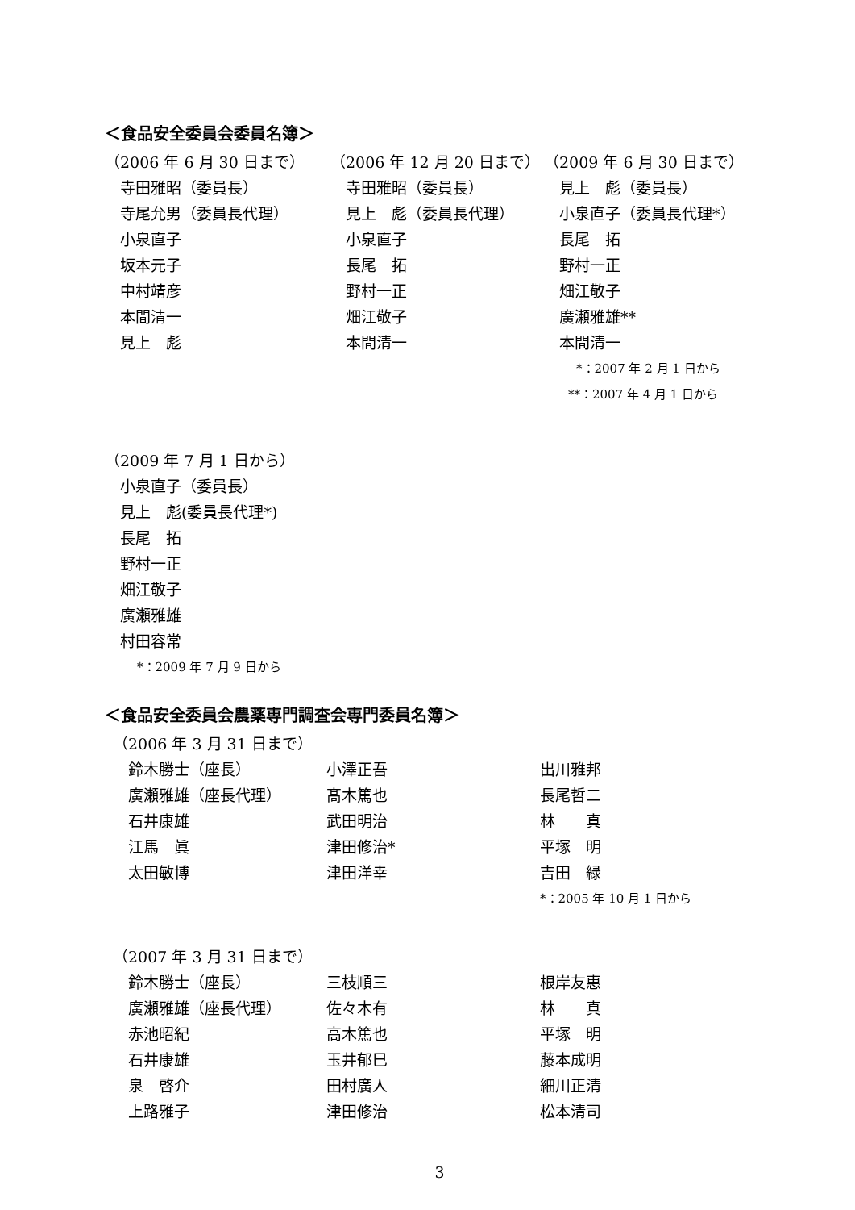＜食品安全委員会委員名簿＞
| （2006 年 6 月 30 日まで） | （2006 年 12 月 20 日まで） | （2009 年 6 月 30 日まで） |
| 寺田雅昭（委員長） | 寺田雅昭（委員長） | 見上 彪（委員長） |
| 寺尾允男（委員長代理） | 見上 彪（委員長代理） | 小泉直子（委員長代理*） |
| 小泉直子 | 小泉直子 | 長尾 拓 |
| 坂本元子 | 長尾 拓 | 野村一正 |
| 中村靖彦 | 野村一正 | 畑江敬子 |
| 本間清一 | 畑江敬子 | 廣瀬雅雄** |
| 見上 彪 | 本間清一 | 本間清一 |
| | | *：2007 年 2 月 1 日から |
| | | **：2007 年 4 月 1 日から |
| （2009 年 7 月 1 日から） |
| 小泉直子（委員長） |
| 見上 彪(委員長代理*) |
| 長尾 拓 |
| 野村一正 |
| 畑江敬子 |
| 廣瀬雅雄 |
| 村田容常 |
| *：2009 年 7 月 9 日から |
＜食品安全委員会農薬専門調査会専門委員名簿＞
| （2006 年 3 月 31 日まで） | | |
| 鈴木勝士（座長） | 小澤正吾 | 出川雅邦 |
| 廣瀬雅雄（座長代理） | 髙木篤也 | 長尾哲二 |
| 石井康雄 | 武田明治 | 林 真 |
| 江馬 眞 | 津田修治* | 平塚 明 |
| 太田敏博 | 津田洋幸 | 吉田 緑 |
| | | *：2005 年 10 月 1 日から |
| （2007 年 3 月 31 日まで） | | |
| 鈴木勝士（座長） | 三枝順三 | 根岸友惠 |
| 廣瀬雅雄（座長代理） | 佐々木有 | 林 真 |
| 赤池昭紀 | 高木篤也 | 平塚 明 |
| 石井康雄 | 玉井郁巳 | 藤本成明 |
| 泉 啓介 | 田村廣人 | 細川正清 |
| 上路雅子 | 津田修治 | 松本清司 |
3